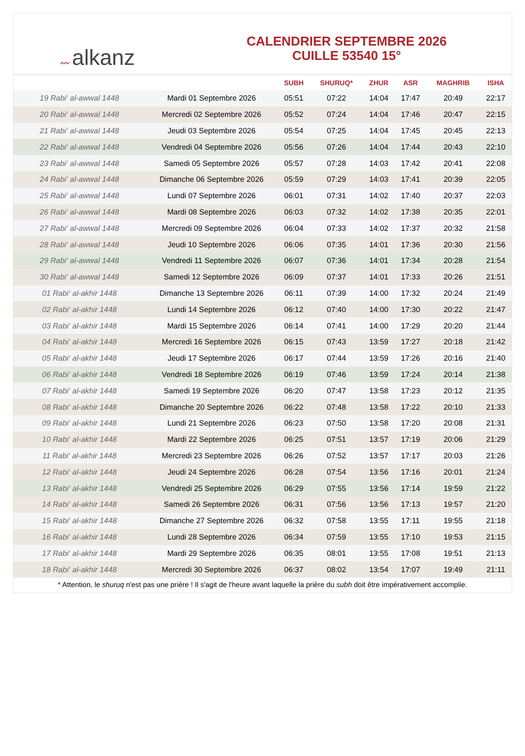〰 alkanz
CALENDRIER SEPTEMBRE 2026
CUILLE 53540 15°
| | | SUBH | SHURUQ* | ZHUR | ASR | MAGHRIB | ISHA |
| --- | --- | --- | --- | --- | --- | --- | --- |
| 19 Rabi‘ al-awwal 1448 | Mardi 01 Septembre 2026 | 05:51 | 07:22 | 14:04 | 17:47 | 20:49 | 22:17 |
| 20 Rabi‘ al-awwal 1448 | Mercredi 02 Septembre 2026 | 05:52 | 07:24 | 14:04 | 17:46 | 20:47 | 22:15 |
| 21 Rabi‘ al-awwal 1448 | Jeudi 03 Septembre 2026 | 05:54 | 07:25 | 14:04 | 17:45 | 20:45 | 22:13 |
| 22 Rabi‘ al-awwal 1448 | Vendredi 04 Septembre 2026 | 05:56 | 07:26 | 14:04 | 17:44 | 20:43 | 22:10 |
| 23 Rabi‘ al-awwal 1448 | Samedi 05 Septembre 2026 | 05:57 | 07:28 | 14:03 | 17:42 | 20:41 | 22:08 |
| 24 Rabi‘ al-awwal 1448 | Dimanche 06 Septembre 2026 | 05:59 | 07:29 | 14:03 | 17:41 | 20:39 | 22:05 |
| 25 Rabi‘ al-awwal 1448 | Lundi 07 Septembre 2026 | 06:01 | 07:31 | 14:02 | 17:40 | 20:37 | 22:03 |
| 26 Rabi‘ al-awwal 1448 | Mardi 08 Septembre 2026 | 06:03 | 07:32 | 14:02 | 17:38 | 20:35 | 22:01 |
| 27 Rabi‘ al-awwal 1448 | Mercredi 09 Septembre 2026 | 06:04 | 07:33 | 14:02 | 17:37 | 20:32 | 21:58 |
| 28 Rabi‘ al-awwal 1448 | Jeudi 10 Septembre 2026 | 06:06 | 07:35 | 14:01 | 17:36 | 20:30 | 21:56 |
| 29 Rabi‘ al-awwal 1448 | Vendredi 11 Septembre 2026 | 06:07 | 07:36 | 14:01 | 17:34 | 20:28 | 21:54 |
| 30 Rabi‘ al-awwal 1448 | Samedi 12 Septembre 2026 | 06:09 | 07:37 | 14:01 | 17:33 | 20:26 | 21:51 |
| 01 Rabi‘ al-akhir 1448 | Dimanche 13 Septembre 2026 | 06:11 | 07:39 | 14:00 | 17:32 | 20:24 | 21:49 |
| 02 Rabi‘ al-akhir 1448 | Lundi 14 Septembre 2026 | 06:12 | 07:40 | 14:00 | 17:30 | 20:22 | 21:47 |
| 03 Rabi‘ al-akhir 1448 | Mardi 15 Septembre 2026 | 06:14 | 07:41 | 14:00 | 17:29 | 20:20 | 21:44 |
| 04 Rabi‘ al-akhir 1448 | Mercredi 16 Septembre 2026 | 06:15 | 07:43 | 13:59 | 17:27 | 20:18 | 21:42 |
| 05 Rabi‘ al-akhir 1448 | Jeudi 17 Septembre 2026 | 06:17 | 07:44 | 13:59 | 17:26 | 20:16 | 21:40 |
| 06 Rabi‘ al-akhir 1448 | Vendredi 18 Septembre 2026 | 06:19 | 07:46 | 13:59 | 17:24 | 20:14 | 21:38 |
| 07 Rabi‘ al-akhir 1448 | Samedi 19 Septembre 2026 | 06:20 | 07:47 | 13:58 | 17:23 | 20:12 | 21:35 |
| 08 Rabi‘ al-akhir 1448 | Dimanche 20 Septembre 2026 | 06:22 | 07:48 | 13:58 | 17:22 | 20:10 | 21:33 |
| 09 Rabi‘ al-akhir 1448 | Lundi 21 Septembre 2026 | 06:23 | 07:50 | 13:58 | 17:20 | 20:08 | 21:31 |
| 10 Rabi‘ al-akhir 1448 | Mardi 22 Septembre 2026 | 06:25 | 07:51 | 13:57 | 17:19 | 20:06 | 21:29 |
| 11 Rabi‘ al-akhir 1448 | Mercredi 23 Septembre 2026 | 06:26 | 07:52 | 13:57 | 17:17 | 20:03 | 21:26 |
| 12 Rabi‘ al-akhir 1448 | Jeudi 24 Septembre 2026 | 06:28 | 07:54 | 13:56 | 17:16 | 20:01 | 21:24 |
| 13 Rabi‘ al-akhir 1448 | Vendredi 25 Septembre 2026 | 06:29 | 07:55 | 13:56 | 17:14 | 19:59 | 21:22 |
| 14 Rabi‘ al-akhir 1448 | Samedi 26 Septembre 2026 | 06:31 | 07:56 | 13:56 | 17:13 | 19:57 | 21:20 |
| 15 Rabi‘ al-akhir 1448 | Dimanche 27 Septembre 2026 | 06:32 | 07:58 | 13:55 | 17:11 | 19:55 | 21:18 |
| 16 Rabi‘ al-akhir 1448 | Lundi 28 Septembre 2026 | 06:34 | 07:59 | 13:55 | 17:10 | 19:53 | 21:15 |
| 17 Rabi‘ al-akhir 1448 | Mardi 29 Septembre 2026 | 06:35 | 08:01 | 13:55 | 17:08 | 19:51 | 21:13 |
| 18 Rabi‘ al-akhir 1448 | Mercredi 30 Septembre 2026 | 06:37 | 08:02 | 13:54 | 17:07 | 19:49 | 21:11 |
* Attention, le shuruq n'est pas une prière ! Il s'agit de l'heure avant laquelle la prière du subh doit être impérativement accomplie.